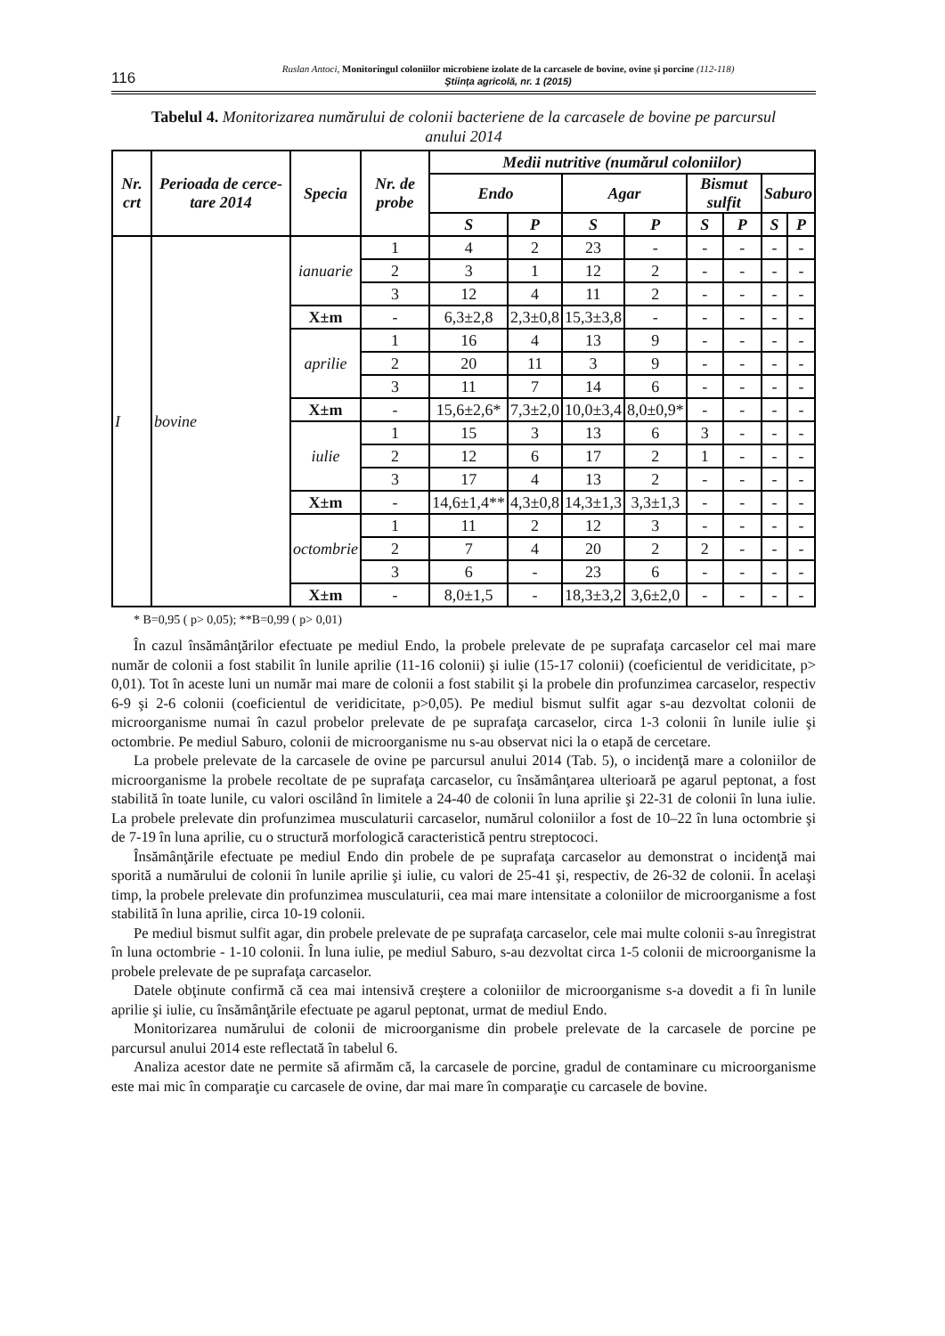116
Ruslan Antoci, Monitoringul coloniilor microbiene izolate de la carcasele de bovine, ovine şi porcine (112-118)
Ştiinţa agricolă, nr. 1 (2015)
Tabelul 4. Monitorizarea numărului de colonii bacteriene de la carcasele de bovine pe parcursul anului 2014
| Nr. crt | Perioada de cerce-tare 2014 | Specia | Nr. de probe | Medii nutritive (numărul coloniilor) | | | | | | | |
| --- | --- | --- | --- | --- | --- | --- | --- | --- | --- | --- | --- |
| | | | | Endo | | Agar | | Bismut sulfit | | Saburo | |
| | | | | S | P | S | P | S | P | S | P |
| I | bovine | ianuarie | 1 | 4 | 2 | 23 | - | - | - | - | - |
| | | | 2 | 3 | 1 | 12 | 2 | - | - | - | - |
| | | | 3 | 12 | 4 | 11 | 2 | - | - | - | - |
| | | X±m | - | 6,3±2,8 | 2,3±0,8 | 15,3±3,8 | - | - | - | - | - |
| | | aprilie | 1 | 16 | 4 | 13 | 9 | - | - | - | - |
| | | | 2 | 20 | 11 | 3 | 9 | - | - | - | - |
| | | | 3 | 11 | 7 | 14 | 6 | - | - | - | - |
| | | X±m | - | 15,6±2,6* | 7,3±2,0 | 10,0±3,4 | 8,0±0,9* | - | - | - | - |
| | | iulie | 1 | 15 | 3 | 13 | 6 | 3 | - | - | - |
| | | | 2 | 12 | 6 | 17 | 2 | 1 | - | - | - |
| | | | 3 | 17 | 4 | 13 | 2 | - | - | - | - |
| | | X±m | - | 14,6±1,4** | 4,3±0,8 | 14,3±1,3 | 3,3±1,3 | - | - | - | - |
| | | octombrie | 1 | 11 | 2 | 12 | 3 | - | - | - | - |
| | | | 2 | 7 | 4 | 20 | 2 | 2 | - | - | - |
| | | | 3 | 6 | - | 23 | 6 | - | - | - | - |
| | | X±m | - | 8,0±1,5 | - | 18,3±3,2 | 3,6±2,0 | - | - | - | - |
* B=0,95 ( p> 0,05); **B=0,99 ( p> 0,01)
În cazul însămânţărilor efectuate pe mediul Endo, la probele prelevate de pe suprafaţa carcaselor cel mai mare număr de colonii a fost stabilit în lunile aprilie (11-16 colonii) şi iulie (15-17 colonii) (coeficientul de veridicitate, p> 0,01). Tot în aceste luni un număr mai mare de colonii a fost stabilit şi la probele din profunzimea carcaselor, respectiv 6-9 şi 2-6 colonii (coeficientul de veridicitate, p>0,05). Pe mediul bismut sulfit agar s-au dezvoltat colonii de microorganisme numai în cazul probelor prelevate de pe suprafaţa carcaselor, circa 1-3 colonii în lunile iulie şi octombrie. Pe mediul Saburo, colonii de microorganisme nu s-au observat nici la o etapă de cercetare.
La probele prelevate de la carcasele de ovine pe parcursul anului 2014 (Tab. 5), o incidenţă mare a coloniilor de microorganisme la probele recoltate de pe suprafaţa carcaselor, cu însămânţarea ulterioară pe agarul peptonat, a fost stabilită în toate lunile, cu valori oscilând în limitele a 24-40 de colonii în luna aprilie şi 22-31 de colonii în luna iulie. La probele prelevate din profunzimea musculaturii carcaselor, numărul coloniilor a fost de 10–22 în luna octombrie şi de 7-19 în luna aprilie, cu o structură morfologică caracteristică pentru streptococi.
Însămânţările efectuate pe mediul Endo din probele de pe suprafaţa carcaselor au demonstrat o incidenţă mai sporită a numărului de colonii în lunile aprilie şi iulie, cu valori de 25-41 şi, respectiv, de 26-32 de colonii. În acelaşi timp, la probele prelevate din profunzimea musculaturii, cea mai mare intensitate a coloniilor de microorganisme a fost stabilită în luna aprilie, circa 10-19 colonii.
Pe mediul bismut sulfit agar, din probele prelevate de pe suprafaţa carcaselor, cele mai multe colonii s-au înregistrat în luna octombrie - 1-10 colonii. În luna iulie, pe mediul Saburo, s-au dezvoltat circa 1-5 colonii de microorganisme la probele prelevate de pe suprafaţa carcaselor.
Datele obţinute confirmă că cea mai intensivă creştere a coloniilor de microorganisme s-a dovedit a fi în lunile aprilie şi iulie, cu însămânţările efectuate pe agarul peptonat, urmat de mediul Endo.
Monitorizarea numărului de colonii de microorganisme din probele prelevate de la carcasele de porcine pe parcursul anului 2014 este reflectată în tabelul 6.
Analiza acestor date ne permite să afirmăm că, la carcasele de porcine, gradul de contaminare cu microorganisme este mai mic în comparaţie cu carcasele de ovine, dar mai mare în comparaţie cu carcasele de bovine.